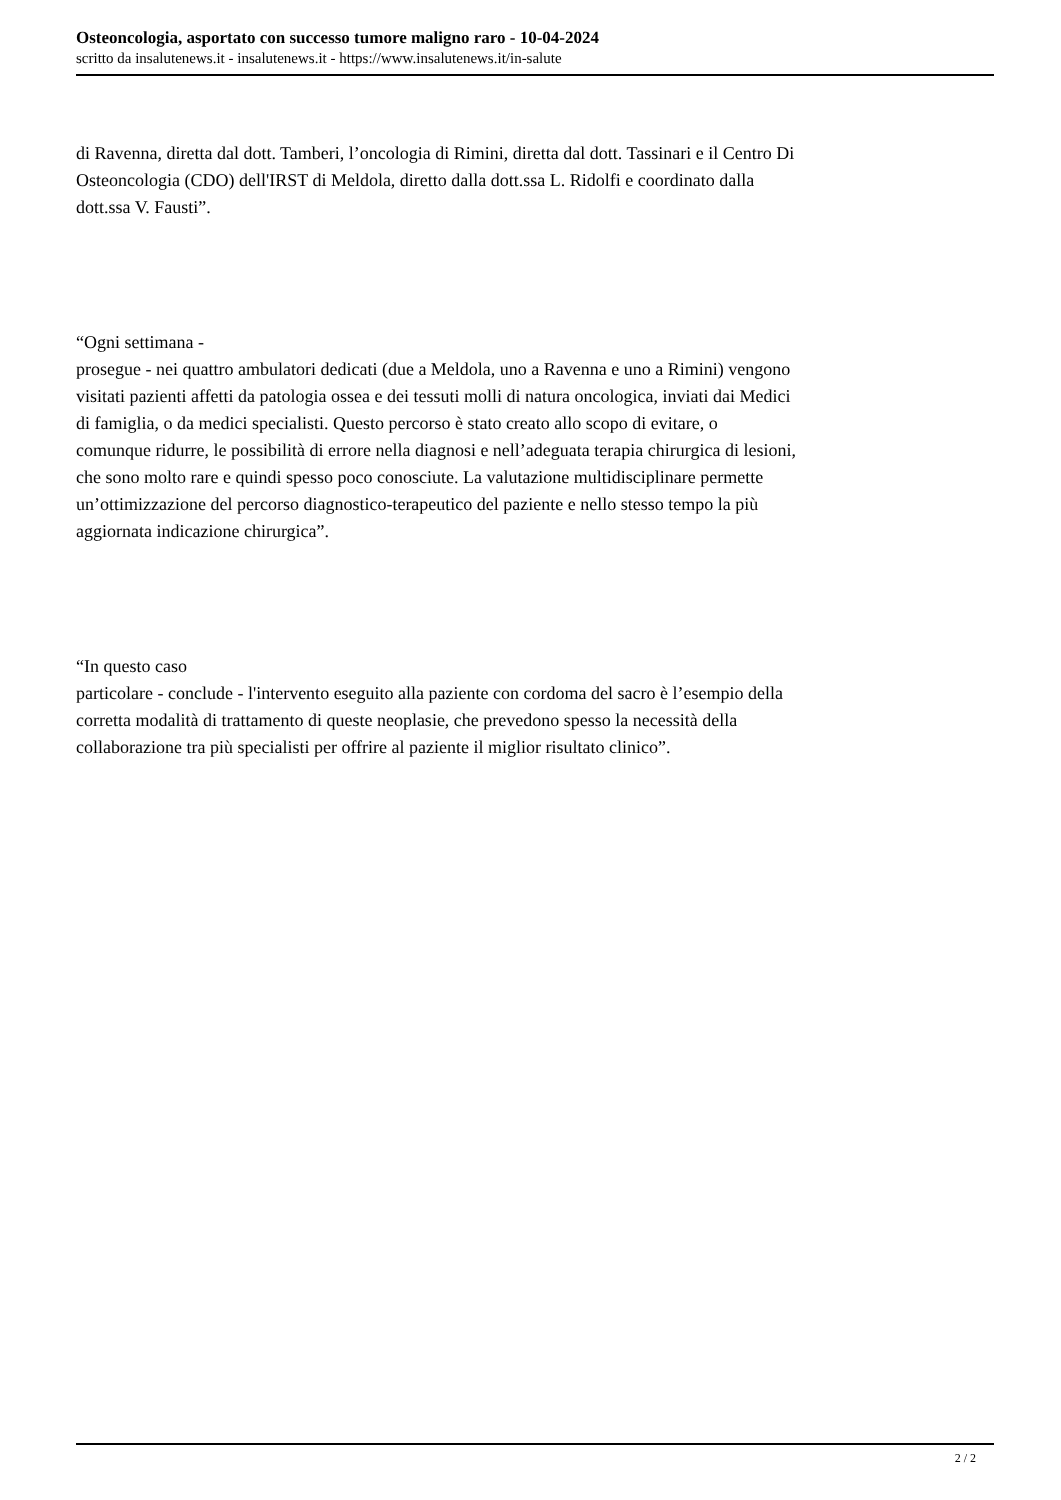Osteoncologia, asportato con successo tumore maligno raro - 10-04-2024
scritto da insalutenews.it - insalutenews.it - https://www.insalutenews.it/in-salute
di Ravenna, diretta dal dott. Tamberi, l’oncologia di Rimini, diretta dal dott. Tassinari e il Centro Di Osteoncologia (CDO) dell'IRST di Meldola, diretto dalla dott.ssa L. Ridolfi e coordinato dalla dott.ssa V. Fausti”.
“Ogni settimana -
prosegue - nei quattro ambulatori dedicati (due a Meldola, uno a Ravenna e uno a Rimini) vengono visitati pazienti affetti da patologia ossea e dei tessuti molli di natura oncologica, inviati dai Medici di famiglia, o da medici specialisti. Questo percorso è stato creato allo scopo di evitare, o comunque ridurre, le possibilità di errore nella diagnosi e nell’adeguata terapia chirurgica di lesioni, che sono molto rare e quindi spesso poco conosciute. La valutazione multidisciplinare permette un’ottimizzazione del percorso diagnostico-terapeutico del paziente e nello stesso tempo la più aggiornata indicazione chirurgica”.
“In questo caso
particolare - conclude - l'intervento eseguito alla paziente con cordoma del sacro è l’esempio della corretta modalità di trattamento di queste neoplasie, che prevedono spesso la necessità della collaborazione tra più specialisti per offrire al paziente il miglior risultato clinico”.
2 / 2